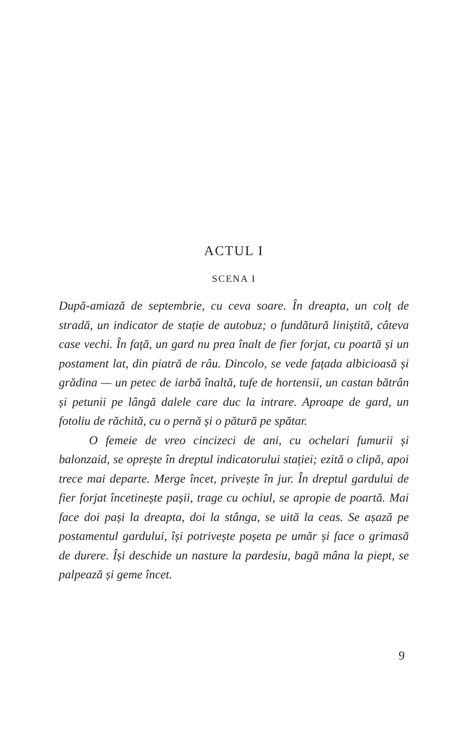ACTUL I
SCENA I
După-amiază de septembrie, cu ceva soare. În dreapta, un colț de stradă, un indicator de stație de autobuz; o fundătură liniștită, câteva case vechi. În față, un gard nu prea înalt de fier forjat, cu poartă și un postament lat, din piatră de râu. Dincolo, se vede fațada albicioasă și grădina — un petec de iarbă înaltă, tufe de hortensii, un castan bătrân și petunii pe lângă dalele care duc la intrare. Aproape de gard, un fotoliu de răchită, cu o pernă și o pătură pe spătar.
O femeie de vreo cincizeci de ani, cu ochelari fumurii și balonzaid, se oprește în dreptul indicatorului stației; ezită o clipă, apoi trece mai departe. Merge încet, privește în jur. În dreptul gardului de fier forjat încetinește pașii, trage cu ochiul, se apropie de poartă. Mai face doi pași la dreapta, doi la stânga, se uită la ceas. Se așază pe postamentul gardului, își potrivește poșeta pe umăr și face o grimasă de durere. Își deschide un nasture la pardesiu, bagă mâna la piept, se palpează și geme încet.
9